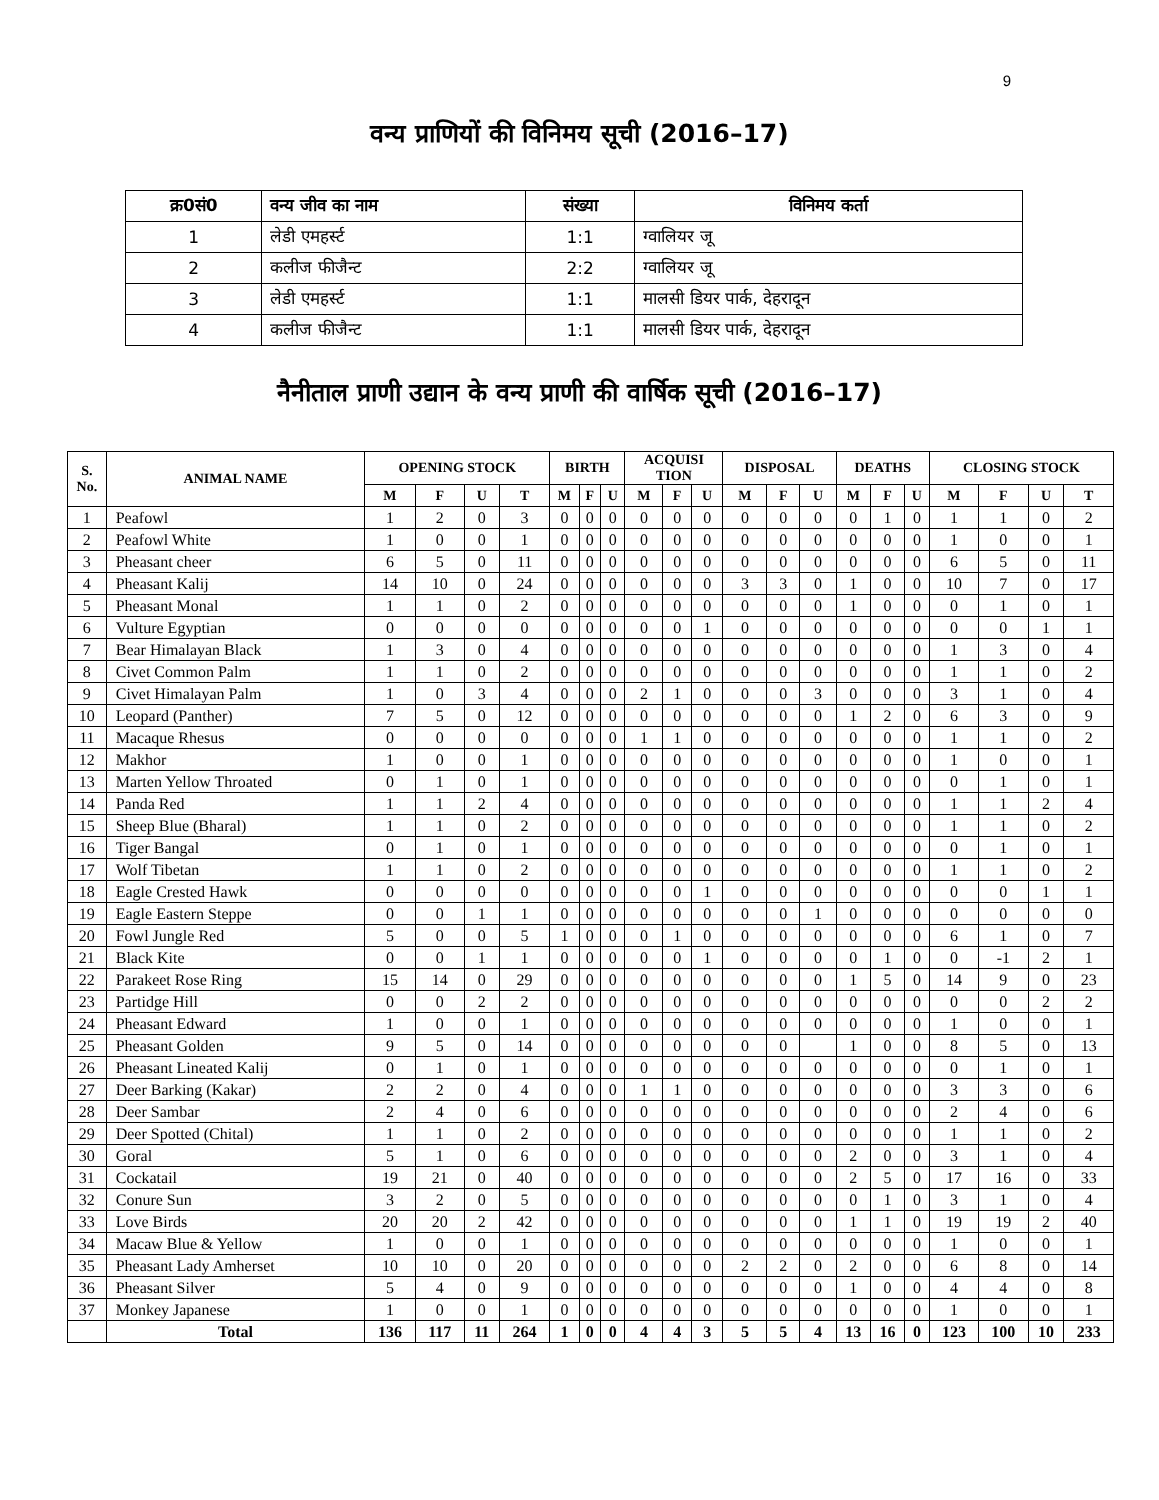9
वन्य प्राणियों की विनिमय सूची (2016–17)
| क्र0सं0 | वन्य जीव का नाम | संख्या | विनिमय कर्ता |
| --- | --- | --- | --- |
| 1 | लेडी एमहर्स्ट | 1:1 | ग्वालियर जू |
| 2 | कलीज फीजैन्ट | 2:2 | ग्वालियर जू |
| 3 | लेडी एमहर्स्ट | 1:1 | मालसी डियर पार्क, देहरादून |
| 4 | कलीज फीजैन्ट | 1:1 | मालसी डियर पार्क, देहरादून |
नैनीताल प्राणी उद्यान के वन्य प्राणी की वार्षिक सूची (2016–17)
| S. No. | ANIMAL NAME | OPENING STOCK | | | | BIRTH | | | ACQUISI TION | | | DISPOSAL | | | DEATHS | | | CLOSING STOCK | | | |
| --- | --- | --- | --- | --- | --- | --- | --- | --- | --- | --- | --- | --- | --- | --- | --- | --- | --- | --- | --- | --- | --- |
| | | M | F | U | T | M | F | U | M | F | U | M | F | U | M | F | U | M | F | U | T |
| 1 | Peafowl | 1 | 2 | 0 | 3 | 0 | 0 | 0 | 0 | 0 | 0 | 0 | 0 | 0 | 0 | 1 | 0 | 1 | 1 | 0 | 2 |
| 2 | Peafowl White | 1 | 0 | 0 | 1 | 0 | 0 | 0 | 0 | 0 | 0 | 0 | 0 | 0 | 0 | 0 | 0 | 1 | 0 | 0 | 1 |
| 3 | Pheasant cheer | 6 | 5 | 0 | 11 | 0 | 0 | 0 | 0 | 0 | 0 | 0 | 0 | 0 | 0 | 0 | 0 | 6 | 5 | 0 | 11 |
| 4 | Pheasant Kalij | 14 | 10 | 0 | 24 | 0 | 0 | 0 | 0 | 0 | 0 | 3 | 3 | 0 | 1 | 0 | 0 | 10 | 7 | 0 | 17 |
| 5 | Pheasant Monal | 1 | 1 | 0 | 2 | 0 | 0 | 0 | 0 | 0 | 0 | 0 | 0 | 0 | 1 | 0 | 0 | 0 | 1 | 0 | 1 |
| 6 | Vulture Egyptian | 0 | 0 | 0 | 0 | 0 | 0 | 0 | 0 | 0 | 1 | 0 | 0 | 0 | 0 | 0 | 0 | 0 | 0 | 1 | 1 |
| 7 | Bear Himalayan Black | 1 | 3 | 0 | 4 | 0 | 0 | 0 | 0 | 0 | 0 | 0 | 0 | 0 | 0 | 0 | 0 | 1 | 3 | 0 | 4 |
| 8 | Civet Common Palm | 1 | 1 | 0 | 2 | 0 | 0 | 0 | 0 | 0 | 0 | 0 | 0 | 0 | 0 | 0 | 0 | 1 | 1 | 0 | 2 |
| 9 | Civet Himalayan Palm | 1 | 0 | 3 | 4 | 0 | 0 | 0 | 2 | 1 | 0 | 0 | 0 | 3 | 0 | 0 | 0 | 3 | 1 | 0 | 4 |
| 10 | Leopard (Panther) | 7 | 5 | 0 | 12 | 0 | 0 | 0 | 0 | 0 | 0 | 0 | 0 | 0 | 1 | 2 | 0 | 6 | 3 | 0 | 9 |
| 11 | Macaque Rhesus | 0 | 0 | 0 | 0 | 0 | 0 | 0 | 1 | 1 | 0 | 0 | 0 | 0 | 0 | 0 | 0 | 1 | 1 | 0 | 2 |
| 12 | Makhor | 1 | 0 | 0 | 1 | 0 | 0 | 0 | 0 | 0 | 0 | 0 | 0 | 0 | 0 | 0 | 0 | 1 | 0 | 0 | 1 |
| 13 | Marten Yellow Throated | 0 | 1 | 0 | 1 | 0 | 0 | 0 | 0 | 0 | 0 | 0 | 0 | 0 | 0 | 0 | 0 | 0 | 1 | 0 | 1 |
| 14 | Panda Red | 1 | 1 | 2 | 4 | 0 | 0 | 0 | 0 | 0 | 0 | 0 | 0 | 0 | 0 | 0 | 0 | 1 | 1 | 2 | 4 |
| 15 | Sheep Blue (Bharal) | 1 | 1 | 0 | 2 | 0 | 0 | 0 | 0 | 0 | 0 | 0 | 0 | 0 | 0 | 0 | 0 | 1 | 1 | 0 | 2 |
| 16 | Tiger Bangal | 0 | 1 | 0 | 1 | 0 | 0 | 0 | 0 | 0 | 0 | 0 | 0 | 0 | 0 | 0 | 0 | 0 | 1 | 0 | 1 |
| 17 | Wolf Tibetan | 1 | 1 | 0 | 2 | 0 | 0 | 0 | 0 | 0 | 0 | 0 | 0 | 0 | 0 | 0 | 0 | 1 | 1 | 0 | 2 |
| 18 | Eagle Crested Hawk | 0 | 0 | 0 | 0 | 0 | 0 | 0 | 0 | 0 | 1 | 0 | 0 | 0 | 0 | 0 | 0 | 0 | 0 | 1 | 1 |
| 19 | Eagle Eastern Steppe | 0 | 0 | 1 | 1 | 0 | 0 | 0 | 0 | 0 | 0 | 0 | 0 | 1 | 0 | 0 | 0 | 0 | 0 | 0 | 0 |
| 20 | Fowl Jungle Red | 5 | 0 | 0 | 5 | 1 | 0 | 0 | 0 | 1 | 0 | 0 | 0 | 0 | 0 | 0 | 0 | 6 | 1 | 0 | 7 |
| 21 | Black Kite | 0 | 0 | 1 | 1 | 0 | 0 | 0 | 0 | 0 | 1 | 0 | 0 | 0 | 0 | 1 | 0 | 0 | -1 | 2 | 1 |
| 22 | Parakeet Rose Ring | 15 | 14 | 0 | 29 | 0 | 0 | 0 | 0 | 0 | 0 | 0 | 0 | 0 | 1 | 5 | 0 | 14 | 9 | 0 | 23 |
| 23 | Partidge Hill | 0 | 0 | 2 | 2 | 0 | 0 | 0 | 0 | 0 | 0 | 0 | 0 | 0 | 0 | 0 | 0 | 0 | 0 | 2 | 2 |
| 24 | Pheasant Edward | 1 | 0 | 0 | 1 | 0 | 0 | 0 | 0 | 0 | 0 | 0 | 0 | 0 | 0 | 0 | 0 | 1 | 0 | 0 | 1 |
| 25 | Pheasant Golden | 9 | 5 | 0 | 14 | 0 | 0 | 0 | 0 | 0 | 0 | 0 | 0 | | 1 | 0 | 0 | 8 | 5 | 0 | 13 |
| 26 | Pheasant Lineated Kalij | 0 | 1 | 0 | 1 | 0 | 0 | 0 | 0 | 0 | 0 | 0 | 0 | 0 | 0 | 0 | 0 | 0 | 1 | 0 | 1 |
| 27 | Deer Barking (Kakar) | 2 | 2 | 0 | 4 | 0 | 0 | 0 | 1 | 1 | 0 | 0 | 0 | 0 | 0 | 0 | 0 | 3 | 3 | 0 | 6 |
| 28 | Deer Sambar | 2 | 4 | 0 | 6 | 0 | 0 | 0 | 0 | 0 | 0 | 0 | 0 | 0 | 0 | 0 | 0 | 2 | 4 | 0 | 6 |
| 29 | Deer Spotted (Chital) | 1 | 1 | 0 | 2 | 0 | 0 | 0 | 0 | 0 | 0 | 0 | 0 | 0 | 0 | 0 | 0 | 1 | 1 | 0 | 2 |
| 30 | Goral | 5 | 1 | 0 | 6 | 0 | 0 | 0 | 0 | 0 | 0 | 0 | 0 | 0 | 2 | 0 | 0 | 3 | 1 | 0 | 4 |
| 31 | Cockatail | 19 | 21 | 0 | 40 | 0 | 0 | 0 | 0 | 0 | 0 | 0 | 0 | 0 | 2 | 5 | 0 | 17 | 16 | 0 | 33 |
| 32 | Conure Sun | 3 | 2 | 0 | 5 | 0 | 0 | 0 | 0 | 0 | 0 | 0 | 0 | 0 | 0 | 1 | 0 | 3 | 1 | 0 | 4 |
| 33 | Love Birds | 20 | 20 | 2 | 42 | 0 | 0 | 0 | 0 | 0 | 0 | 0 | 0 | 0 | 1 | 1 | 0 | 19 | 19 | 2 | 40 |
| 34 | Macaw Blue & Yellow | 1 | 0 | 0 | 1 | 0 | 0 | 0 | 0 | 0 | 0 | 0 | 0 | 0 | 0 | 0 | 0 | 1 | 0 | 0 | 1 |
| 35 | Pheasant Lady Amherset | 10 | 10 | 0 | 20 | 0 | 0 | 0 | 0 | 0 | 0 | 2 | 2 | 0 | 2 | 0 | 0 | 6 | 8 | 0 | 14 |
| 36 | Pheasant Silver | 5 | 4 | 0 | 9 | 0 | 0 | 0 | 0 | 0 | 0 | 0 | 0 | 0 | 1 | 0 | 0 | 4 | 4 | 0 | 8 |
| 37 | Monkey Japanese | 1 | 0 | 0 | 1 | 0 | 0 | 0 | 0 | 0 | 0 | 0 | 0 | 0 | 0 | 0 | 0 | 1 | 0 | 0 | 1 |
| | Total | 136 | 117 | 11 | 264 | 1 | 0 | 0 | 4 | 4 | 3 | 5 | 5 | 4 | 13 | 16 | 0 | 123 | 100 | 10 | 233 |